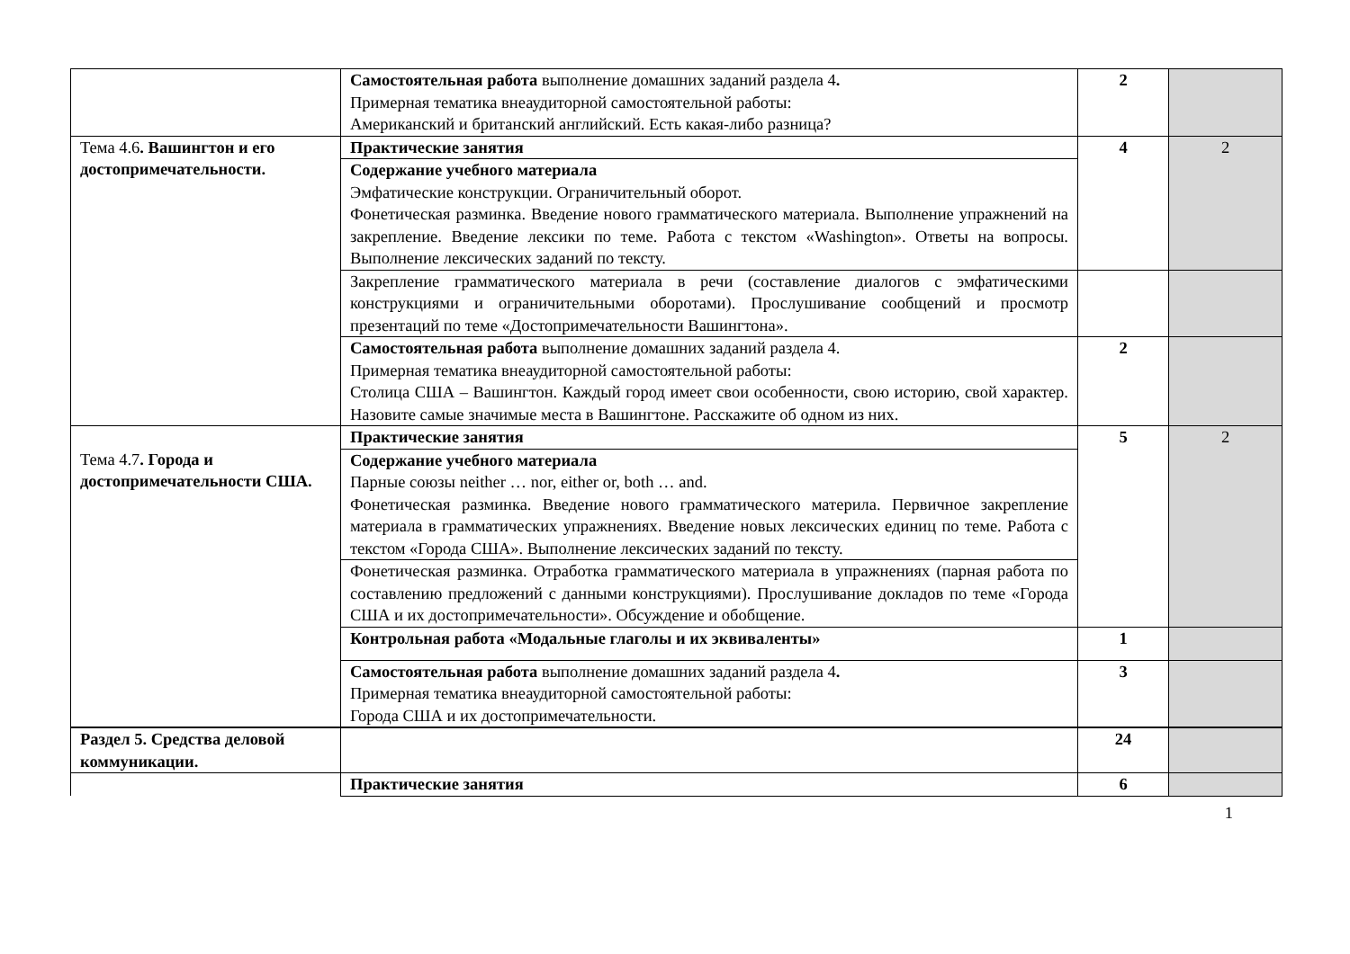| | Самостоятельная работа выполнение домашних заданий раздела 4 . Примерная тематика внеаудиторной самостоятельной работы: Американский и британский английский. Есть какая-либо разница? | 2 | |
| Тема 4.6 . Вашингтон и его достопримечательности. | Практические занятия | 4 | 2 |
| | Содержание учебного материала Эмфатические конструкции. Ограничительный оборот. Фонетическая разминка. Введение нового грамматического материала. Выполнение упражнений на закрепление. Введение лексики по теме. Работа с текстом «Washington». Ответы на вопросы. Выполнение лексических заданий по тексту. | | |
| | Закрепление грамматического материала в речи (составление диалогов с эмфатическими конструкциями и ограничительными оборотами). Прослушивание сообщений и просмотр презентаций по теме «Достопримечательности Вашингтона». | | |
| | Самостоятельная работа выполнение домашних заданий раздела 4. Примерная тематика внеаудиторной самостоятельной работы: Столица США – Вашингтон. Каждый город имеет свои особенности, свою историю, свой характер. Назовите самые значимые места в Вашингтоне. Расскажите об одном из них. | 2 | |
| Тема 4.7 . Города и достопримечательности США. | Практические занятия | 5 | 2 |
| | Содержание учебного материала Парные союзы neither … nor, either or, both … and. Фонетическая разминка. Введение нового грамматического материла. Первичное закрепление материала в грамматических упражнениях. Введение новых лексических единиц по теме. Работа с текстом «Города США». Выполнение лексических заданий по тексту. | | |
| | Фонетическая разминка. Отработка грамматического материала в упражнениях (парная работа по составлению предложений с данными конструкциями). Прослушивание докладов по теме «Города США и их достопримечательности». Обсуждение и обобщение. | | |
| | Контрольная работа «Модальные глаголы и их эквиваленты» | 1 | |
| | Самостоятельная работа выполнение домашних заданий раздела 4 . Примерная тематика внеаудиторной самостоятельной работы: Города США и их достопримечательности. | 3 | |
| Раздел 5. Средства деловой коммуникации. | | 24 | |
| | Практические занятия | 6 | |
1